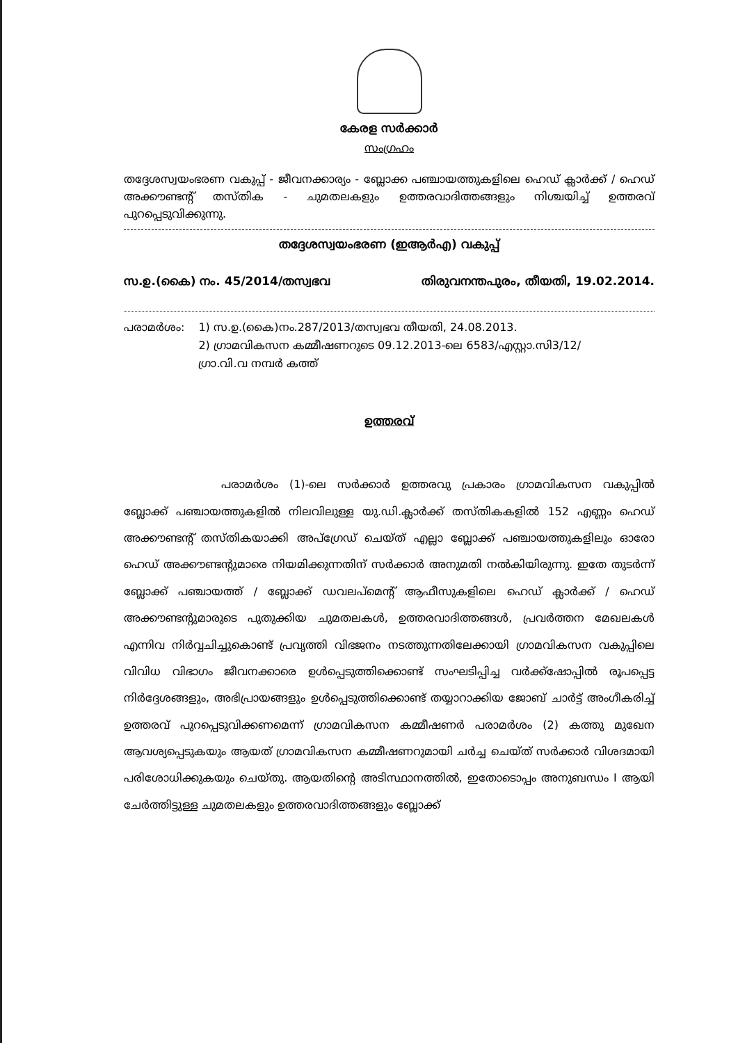കേരള സർക്കാർ
സംഗ്രഹം
തദ്ദേശസ്വയംഭരണ വകുപ്പ് - ജീവനക്കാര്യം - ബ്ലോക്ക പഞ്ചായത്തുകളിലെ ഹെഡ് ക്ലാർക്ക് / ഹെഡ് അക്കൗണ്ടന്റ് തസ്തിക - ചുമതലകളും ഉത്തരവാദിത്തങ്ങളും നിശ്ചയിച്ച് ഉത്തരവ് പുറപ്പെടുവിക്കുന്നു.
തദ്ദേശസ്വയംഭരണ (ഇആർഎ) വകുപ്പ്
സ.ഉ.(കൈ) നം. 45/2014/തസ്വഭവ തിരുവനന്തപുരം, തീയതി, 19.02.2014.
പരാമർശം: 1) സ.ഉ.(കൈ)നം.287/2013/തസ്വഭവ തീയതി, 24.08.2013.
2) ഗ്രാമവികസന കമ്മീഷണറുടെ 09.12.2013-ലെ 6583/എസ്റ്റാ.സി3/12/
ഗ്രാ.വി.വ നമ്പർ കത്ത്
ഉത്തരവ്
പരാമർശം (1)-ലെ സർക്കാർ ഉത്തരവു പ്രകാരം ഗ്രാമവികസന വകുപ്പിൽ ബ്ലോക്ക് പഞ്ചായത്തുകളിൽ നിലവിലുള്ള യു.ഡി.ക്ലാർക്ക് തസ്തികകളിൽ 152 എണ്ണം ഹെഡ് അക്കൗണ്ടന്റ് തസ്തികയാക്കി അപ്ഗ്രേഡ് ചെയ്ത് എല്ലാ ബ്ലോക്ക് പഞ്ചായത്തുകളിലും ഓരോ ഹെഡ് അക്കൗണ്ടന്റുമാരെ നിയമിക്കുന്നതിന് സർക്കാർ അനുമതി നൽകിയിരുന്നു. ഇതേ തുടർന്ന് ബ്ലോക്ക് പഞ്ചായത്ത് / ബ്ലോക്ക് ഡവലപ്മെന്റ് ആഫീസുകളിലെ ഹെഡ് ക്ലാർക്ക് / ഹെഡ് അക്കൗണ്ടന്റുമാരുടെ പുതുക്കിയ ചുമതലകൾ, ഉത്തരവാദിത്തങ്ങൾ, പ്രവർത്തന മേഖലകൾ എന്നിവ നിർവ്വചിച്ചുകൊണ്ട് പ്രവൃത്തി വിഭജനം നടത്തുന്നതിലേക്കായി ഗ്രാമവികസന വകുപ്പിലെ വിവിധ വിഭാഗം ജീവനക്കാരെ ഉൾപ്പെടുത്തിക്കൊണ്ട് സംഘടിപ്പിച്ച വർക്ക്ഷോപ്പിൽ രൂപപ്പെട്ട നിർദ്ദേശങ്ങളും, അഭിപ്രായങ്ങളും ഉൾപ്പെടുത്തിക്കൊണ്ട് തയ്യാറാക്കിയ ജോബ് ചാർട്ട് അംഗീകരിച്ച് ഉത്തരവ് പുറപ്പെടുവിക്കണമെന്ന് ഗ്രാമവികസന കമ്മീഷണർ പരാമർശം (2) കത്തു മുഖേന ആവശ്യപ്പെടുകയും ആയത് ഗ്രാമവികസന കമ്മീഷണറുമായി ചർച്ച ചെയ്ത് സർക്കാർ വിശദമായി പരിശോധിക്കുകയും ചെയ്തു. ആയതിന്റെ അടിസ്ഥാനത്തിൽ, ഇതോടൊപ്പം അനുബന്ധം I ആയി ചേർത്തിട്ടുള്ള ചുമതലകളും ഉത്തരവാദിത്തങ്ങളും ബ്ലോക്ക്